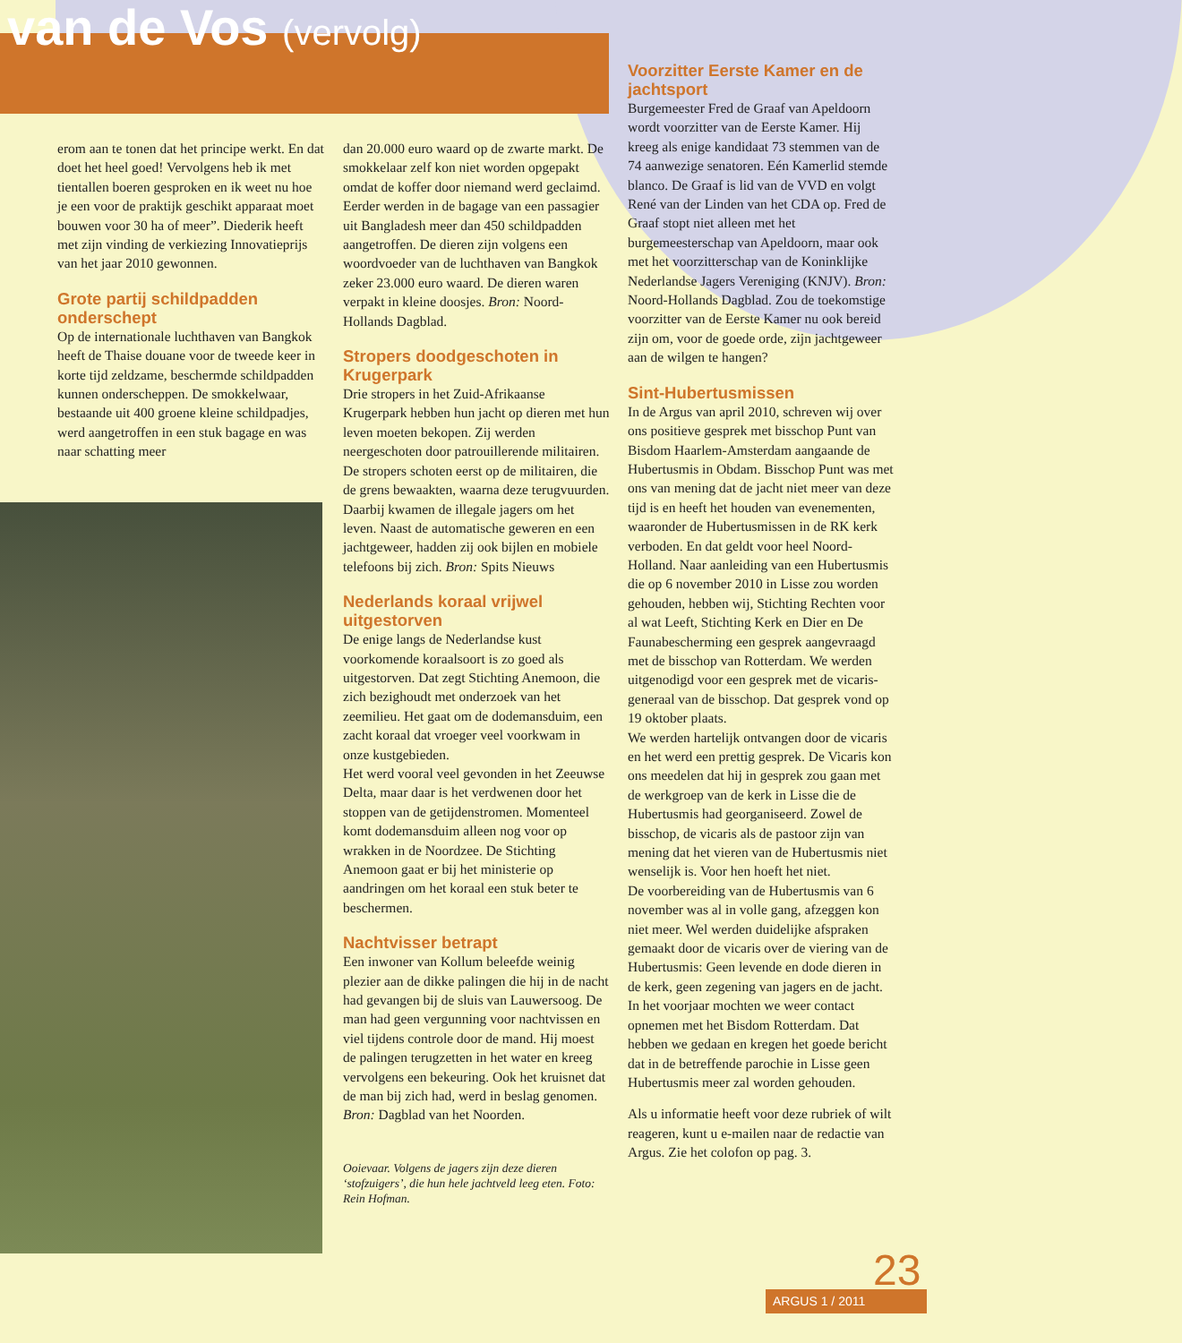van de Vos (vervolg)
erom aan te tonen dat het principe werkt. En dat doet het heel goed! Vervolgens heb ik met tientallen boeren gesproken en ik weet nu hoe je een voor de praktijk geschikt apparaat moet bouwen voor 30 ha of meer”. Diederik heeft met zijn vinding de verkiezing Innovatieprijs van het jaar 2010 gewonnen.
Grote partij schildpadden onderschept
Op de internationale luchthaven van Bangkok heeft de Thaise douane voor de tweede keer in korte tijd zeldzame, beschermde schildpadden kunnen onderscheppen. De smokkelwaar, bestaande uit 400 groene kleine schildpadjes, werd aangetroffen in een stuk bagage en was naar schatting meer
dan 20.000 euro waard op de zwarte markt. De smokkelaar zelf kon niet worden opgepakt omdat de koffer door niemand werd geclaimd. Eerder werden in de bagage van een passagier uit Bangladesh meer dan 450 schildpadden aangetroffen. De dieren zijn volgens een woordvoeder van de luchthaven van Bangkok zeker 23.000 euro waard. De dieren waren verpakt in kleine doosjes. Bron: Noord-Hollands Dagblad.
Stropers doodgeschoten in Krugerpark
Drie stropers in het Zuid-Afrikaanse Krugerpark hebben hun jacht op dieren met hun leven moeten bekopen. Zij werden neergeschoten door patrouillerende militairen. De stropers schoten eerst op de militairen, die de grens bewaakten, waarna deze terugvuurden. Daarbij kwamen de illegale jagers om het leven. Naast de automatische geweren en een jachtgeweer, hadden zij ook bijlen en mobiele telefoons bij zich. Bron: Spits Nieuws
Nederlands koraal vrijwel uitgestorven
De enige langs de Nederlandse kust voorkomende koraalsoort is zo goed als uitgestorven. Dat zegt Stichting Anemoon, die zich bezighoudt met onderzoek van het zeemilieu. Het gaat om de dodemansduim, een zacht koraal dat vroeger veel voorkwam in onze kustgebieden.
Het werd vooral veel gevonden in het Zeeuwse Delta, maar daar is het verdwenen door het stoppen van de getijdenstromen. Momenteel komt dodemansduim alleen nog voor op wrakken in de Noordzee. De Stichting Anemoon gaat er bij het ministerie op aandringen om het koraal een stuk beter te beschermen.
Nachtvisser betrapt
Een inwoner van Kollum beleefde weinig plezier aan de dikke palingen die hij in de nacht had gevangen bij de sluis van Lauwersoog. De man had geen vergunning voor nachtvissen en viel tijdens controle door de mand. Hij moest de palingen terugzetten in het water en kreeg vervolgens een bekeuring. Ook het kruisnet dat de man bij zich had, werd in beslag genomen. Bron: Dagblad van het Noorden.
Ooievaar. Volgens de jagers zijn deze dieren ‘stofzuigers’, die hun hele jachtveld leeg eten. Foto: Rein Hofman.
Voorzitter Eerste Kamer en de jachtsport
Burgemeester Fred de Graaf van Apeldoorn wordt voorzitter van de Eerste Kamer. Hij kreeg als enige kandidaat 73 stemmen van de 74 aanwezige senatoren. Eén Kamerlid stemde blanco. De Graaf is lid van de VVD en volgt René van der Linden van het CDA op. Fred de Graaf stopt niet alleen met het burgemeesterschap van Apeldoorn, maar ook met het voorzitterschap van de Koninklijke Nederlandse Jagers Vereniging (KNJV). Bron: Noord-Hollands Dagblad. Zou de toekomstige voorzitter van de Eerste Kamer nu ook bereid zijn om, voor de goede orde, zijn jachtgeweer aan de wilgen te hangen?
Sint-Hubertusmissen
In de Argus van april 2010, schreven wij over ons positieve gesprek met bisschop Punt van Bisdom Haarlem-Amsterdam aangaande de Hubertusmis in Obdam. Bisschop Punt was met ons van mening dat de jacht niet meer van deze tijd is en heeft het houden van evenementen, waaronder de Hubertusmissen in de RK kerk verboden. En dat geldt voor heel Noord-Holland. Naar aanleiding van een Hubertusmis die op 6 november 2010 in Lisse zou worden gehouden, hebben wij, Stichting Rechten voor al wat Leeft, Stichting Kerk en Dier en De Faunabescherming een gesprek aangevraagd met de bisschop van Rotterdam. We werden uitgenodigd voor een gesprek met de vicaris-generaal van de bisschop. Dat gesprek vond op 19 oktober plaats.
We werden hartelijk ontvangen door de vicaris en het werd een prettig gesprek. De Vicaris kon ons meedelen dat hij in gesprek zou gaan met de werkgroep van de kerk in Lisse die de Hubertusmis had georganiseerd. Zowel de bisschop, de vicaris als de pastoor zijn van mening dat het vieren van de Hubertusmis niet wenselijk is. Voor hen hoeft het niet.
De voorbereiding van de Hubertusmis van 6 november was al in volle gang, afzeggen kon niet meer. Wel werden duidelijke afspraken gemaakt door de vicaris over de viering van de Hubertusmis: Geen levende en dode dieren in de kerk, geen zegening van jagers en de jacht. In het voorjaar mochten we weer contact opnemen met het Bisdom Rotterdam. Dat hebben we gedaan en kregen het goede bericht dat in de betreffende parochie in Lisse geen Hubertusmis meer zal worden gehouden.
Als u informatie heeft voor deze rubriek of wilt reageren, kunt u e-mailen naar de redactie van Argus. Zie het colofon op pag. 3.
ARGUS 1 / 2011 23